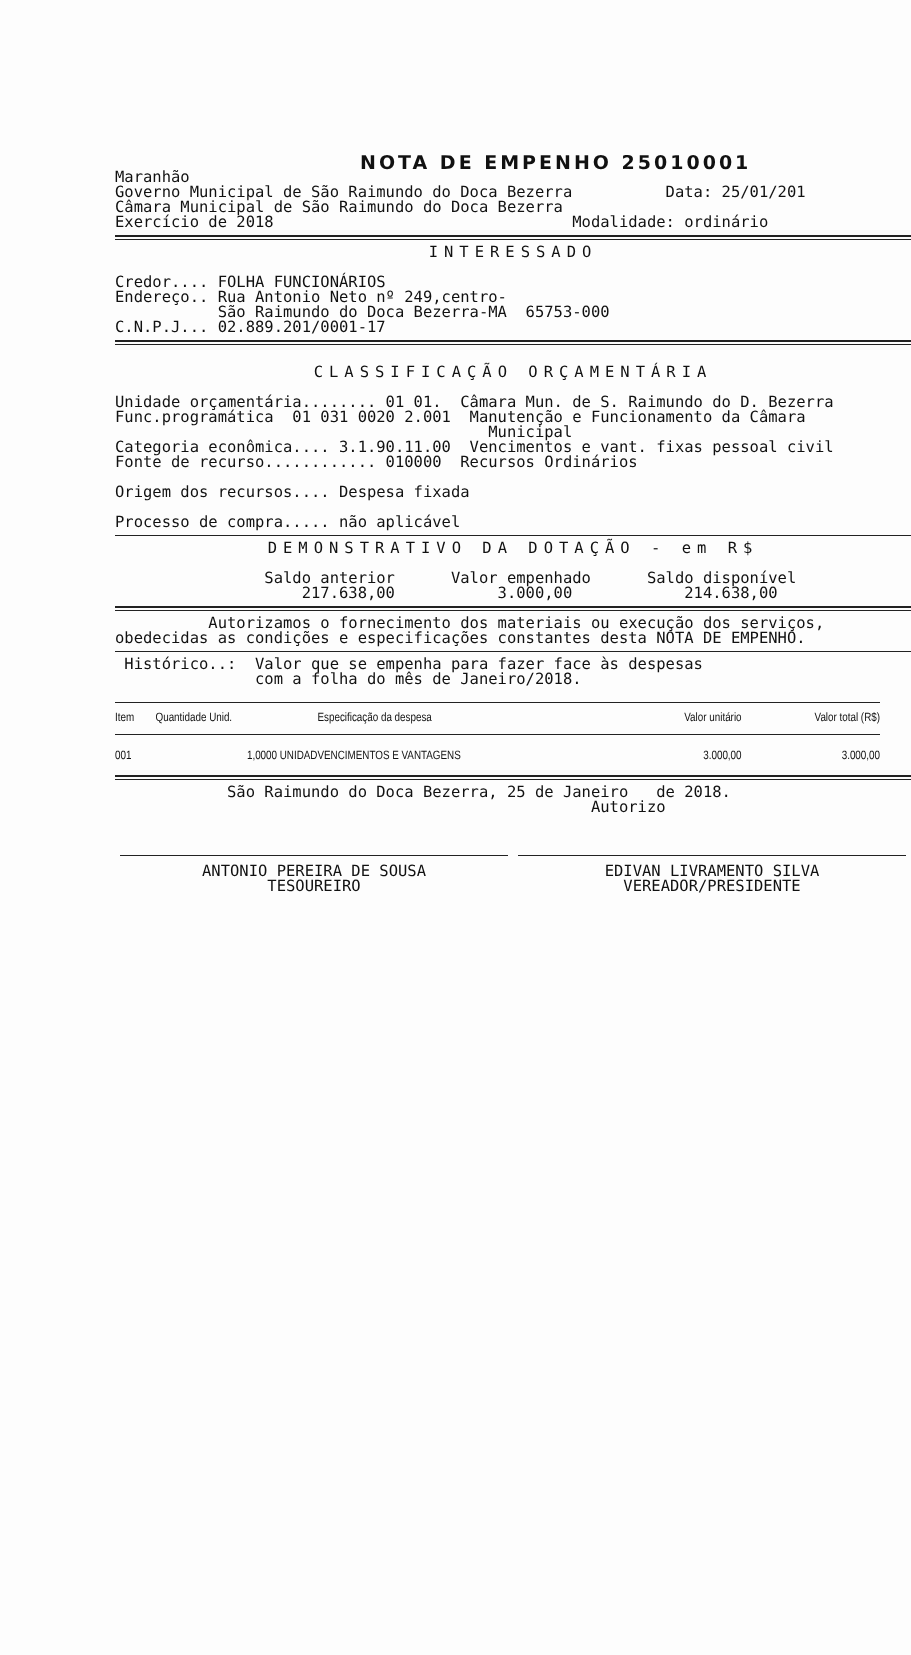NOTA DE EMPENHO 25010001
Maranhão
Governo Municipal de São Raimundo do Doca Bezerra          Data: 25/01/201
Câmara Municipal de São Raimundo do Doca Bezerra
Exercício de 2018                                Modalidade: ordinário
INTERESSADO
Credor.... FOLHA FUNCIONÁRIOS
Endereço.. Rua Antonio Neto nº 249,centro-
           São Raimundo do Doca Bezerra-MA  65753-000
C.N.P.J... 02.889.201/0001-17
CLASSIFICAÇÃO ORÇAMENTÁRIA
Unidade orçamentária........ 01 01.  Câmara Mun. de S. Raimundo do D. Bezerra
Func.programática  01 031 0020 2.001  Manutenção e Funcionamento da Câmara
                                        Municipal
Categoria econômica.... 3.1.90.11.00  Vencimentos e vant. fixas pessoal civil
Fonte de recurso............ 010000  Recursos Ordinários

Origem dos recursos.... Despesa fixada

Processo de compra..... não aplicável
DEMONSTRATIVO DA DOTAÇÃO - em R$
                Saldo anterior      Valor empenhado      Saldo disponível
                    217.638,00           3.000,00            214.638,00
          Autorizamos o fornecimento dos materiais ou execução dos serviços,
obedecidas as condições e especificações constantes desta NOTA DE EMPENHO.
 Histórico..:  Valor que se empenha para fazer face às despesas
               com a folha do mês de Janeiro/2018.
| Item | Quantidade Unid. | Especificação da despesa | Valor unitário | Valor total (R$) |
| --- | --- | --- | --- | --- |
| 001 | 1,0000 UNIDAD | VENCIMENTOS E VANTAGENS | 3.000,00 | 3.000,00 |
            São Raimundo do Doca Bezerra, 25 de Janeiro   de 2018.
                                                   Autorizo
ANTONIO PEREIRA DE SOUSA
TESOUREIRO
EDIVAN LIVRAMENTO SILVA
VEREADOR/PRESIDENTE